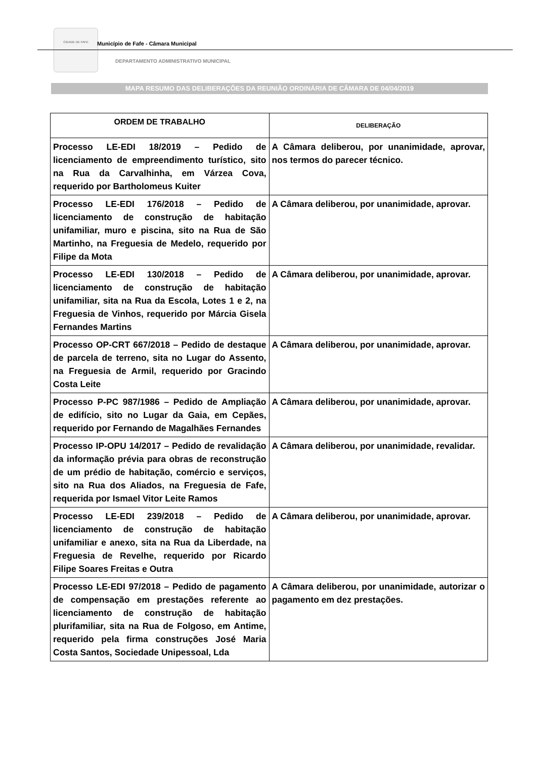CIDADE DE FAFE
Município de Fafe - Câmara Municipal
DEPARTAMENTO ADMINISTRATIVO MUNICIPAL
MAPA RESUMO DAS DELIBERAÇÕES DA REUNIÃO ORDINÁRIA DE CÂMARA DE 04/04/2019
| ORDEM DE TRABALHO | DELIBERAÇÃO |
| --- | --- |
| Processo LE-EDI 18/2019 – Pedido de licenciamento de empreendimento turístico, sito na Rua da Carvalhinha, em Várzea Cova, requerido por Bartholomeus Kuiter | A Câmara deliberou, por unanimidade, aprovar, nos termos do parecer técnico. |
| Processo LE-EDI 176/2018 – Pedido de licenciamento de construção de habitação unifamiliar, muro e piscina, sito na Rua de São Martinho, na Freguesia de Medelo, requerido por Filipe da Mota | A Câmara deliberou, por unanimidade, aprovar. |
| Processo LE-EDI 130/2018 – Pedido de licenciamento de construção de habitação unifamiliar, sita na Rua da Escola, Lotes 1 e 2, na Freguesia de Vinhos, requerido por Márcia Gisela Fernandes Martins | A Câmara deliberou, por unanimidade, aprovar. |
| Processo OP-CRT 667/2018 – Pedido de destaque de parcela de terreno, sita no Lugar do Assento, na Freguesia de Armil, requerido por Gracindo Costa Leite | A Câmara deliberou, por unanimidade, aprovar. |
| Processo P-PC 987/1986 – Pedido de Ampliação de edifício, sito no Lugar da Gaia, em Cepães, requerido por Fernando de Magalhães Fernandes | A Câmara deliberou, por unanimidade, aprovar. |
| Processo IP-OPU 14/2017 – Pedido de revalidação da informação prévia para obras de reconstrução de um prédio de habitação, comércio e serviços, sito na Rua dos Aliados, na Freguesia de Fafe, requerida por Ismael Vitor Leite Ramos | A Câmara deliberou, por unanimidade, revalidar. |
| Processo LE-EDI 239/2018 – Pedido de licenciamento de construção de habitação unifamiliar e anexo, sita na Rua da Liberdade, na Freguesia de Revelhe, requerido por Ricardo Filipe Soares Freitas e Outra | A Câmara deliberou, por unanimidade, aprovar. |
| Processo LE-EDI 97/2018 – Pedido de pagamento de compensação em prestações referente ao licenciamento de construção de habitação plurifamiliar, sita na Rua de Folgoso, em Antime, requerido pela firma construções José Maria Costa Santos, Sociedade Unipessoal, Lda | A Câmara deliberou, por unanimidade, autorizar o pagamento em dez prestações. |